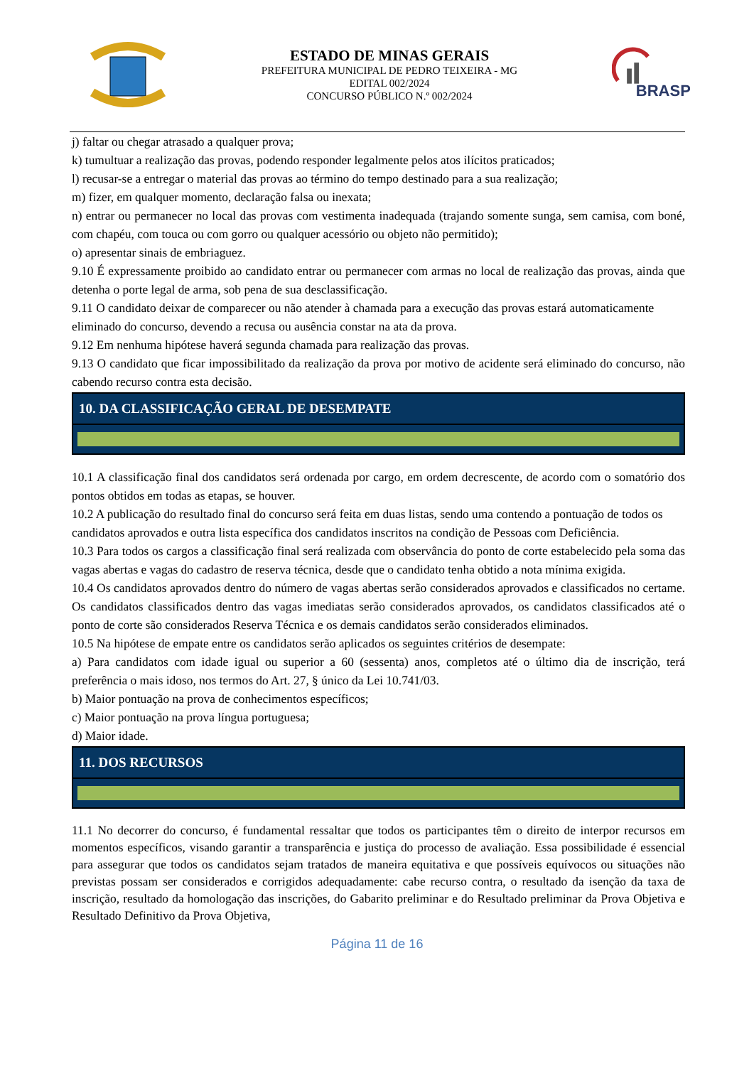ESTADO DE MINAS GERAIS
PREFEITURA MUNICIPAL DE PEDRO TEIXEIRA - MG
EDITAL 002/2024
CONCURSO PÚBLICO N.º 002/2024
BRASP
j) faltar ou chegar atrasado a qualquer prova;
k) tumultuar a realização das provas, podendo responder legalmente pelos atos ilícitos praticados;
l) recusar-se a entregar o material das provas ao término do tempo destinado para a sua realização;
m) fizer, em qualquer momento, declaração falsa ou inexata;
n) entrar ou permanecer no local das provas com vestimenta inadequada (trajando somente sunga, sem camisa, com boné, com chapéu, com touca ou com gorro ou qualquer acessório ou objeto não permitido);
o) apresentar sinais de embriaguez.
9.10 É expressamente proibido ao candidato entrar ou permanecer com armas no local de realização das provas, ainda que detenha o porte legal de arma, sob pena de sua desclassificação.
9.11 O candidato deixar de comparecer ou não atender à chamada para a execução das provas estará automaticamente
eliminado do concurso, devendo a recusa ou ausência constar na ata da prova.
9.12 Em nenhuma hipótese haverá segunda chamada para realização das provas.
9.13 O candidato que ficar impossibilitado da realização da prova por motivo de acidente será eliminado do concurso, não cabendo recurso contra esta decisão.
10. DA CLASSIFICAÇÃO GERAL DE DESEMPATE
10.1 A classificação final dos candidatos será ordenada por cargo, em ordem decrescente, de acordo com o somatório dos pontos obtidos em todas as etapas, se houver.
10.2 A publicação do resultado final do concurso será feita em duas listas, sendo uma contendo a pontuação de todos os
candidatos aprovados e outra lista específica dos candidatos inscritos na condição de Pessoas com Deficiência.
10.3 Para todos os cargos a classificação final será realizada com observância do ponto de corte estabelecido pela soma das vagas abertas e vagas do cadastro de reserva técnica, desde que o candidato tenha obtido a nota mínima exigida.
10.4 Os candidatos aprovados dentro do número de vagas abertas serão considerados aprovados e classificados no certame. Os candidatos classificados dentro das vagas imediatas serão considerados aprovados, os candidatos classificados até o ponto de corte são considerados Reserva Técnica e os demais candidatos serão considerados eliminados.
10.5 Na hipótese de empate entre os candidatos serão aplicados os seguintes critérios de desempate:
a) Para candidatos com idade igual ou superior a 60 (sessenta) anos, completos até o último dia de inscrição, terá preferência o mais idoso, nos termos do Art. 27, § único da Lei 10.741/03.
b) Maior pontuação na prova de conhecimentos específicos;
c) Maior pontuação na prova língua portuguesa;
d) Maior idade.
11. DOS RECURSOS
11.1 No decorrer do concurso, é fundamental ressaltar que todos os participantes têm o direito de interpor recursos em momentos específicos, visando garantir a transparência e justiça do processo de avaliação. Essa possibilidade é essencial para assegurar que todos os candidatos sejam tratados de maneira equitativa e que possíveis equívocos ou situações não previstas possam ser considerados e corrigidos adequadamente: cabe recurso contra, o resultado da isenção da taxa de inscrição, resultado da homologação das inscrições, do Gabarito preliminar e do Resultado preliminar da Prova Objetiva e Resultado Definitivo da Prova Objetiva,
Página 11 de 16